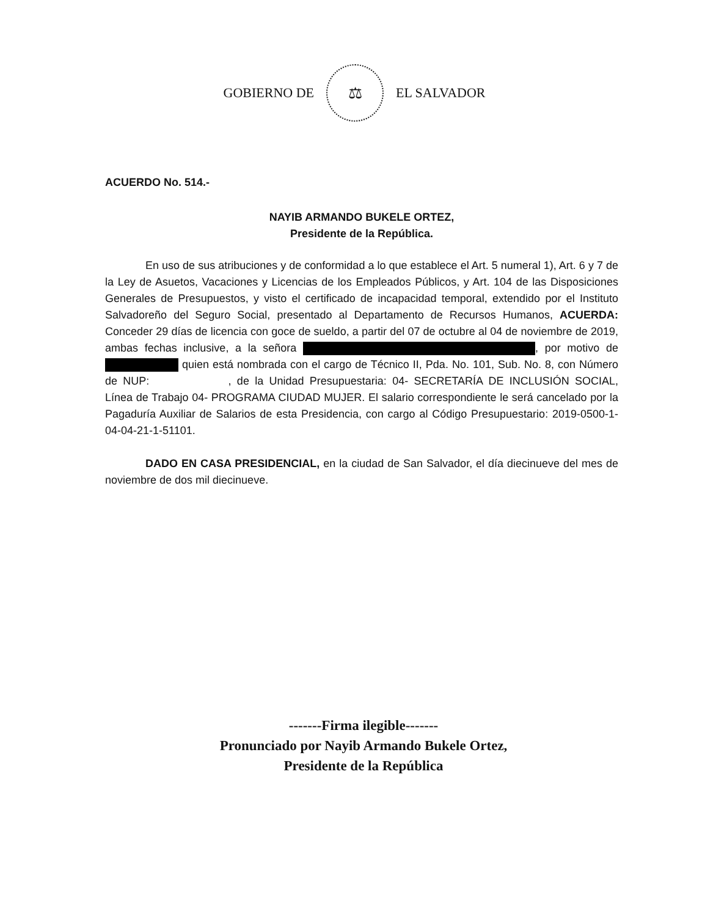GOBIERNO DE
⚖
EL SALVADOR
ACUERDO No. 514.-
NAYIB ARMANDO BUKELE ORTEZ,
Presidente de la República.
En uso de sus atribuciones y de conformidad a lo que establece el Art. 5 numeral 1), Art. 6 y 7 de la Ley de Asuetos, Vacaciones y Licencias de los Empleados Públicos, y Art. 104 de las Disposiciones Generales de Presupuestos, y visto el certificado de incapacidad temporal, extendido por el Instituto Salvadoreño del Seguro Social, presentado al Departamento de Recursos Humanos, ACUERDA: Conceder 29 días de licencia con goce de sueldo, a partir del 07 de octubre al 04 de noviembre de 2019, ambas fechas inclusive, a la señora , por motivo de quien está nombrada con el cargo de Técnico II, Pda. No. 101, Sub. No. 8, con Número de NUP: , de la Unidad Presupuestaria: 04- SECRETARÍA DE INCLUSIÓN SOCIAL, Línea de Trabajo 04- PROGRAMA CIUDAD MUJER. El salario correspondiente le será cancelado por la Pagaduría Auxiliar de Salarios de esta Presidencia, con cargo al Código Presupuestario: 2019-0500-1-04-04-21-1-51101.
DADO EN CASA PRESIDENCIAL, en la ciudad de San Salvador, el día diecinueve del mes de noviembre de dos mil diecinueve.
-------Firma ilegible-------
Pronunciado por Nayib Armando Bukele Ortez,
Presidente de la República